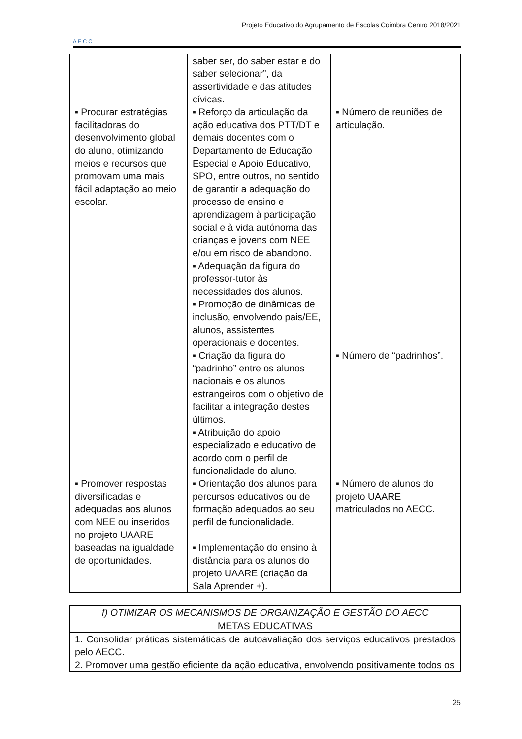A E C C
Projeto Educativo do Agrupamento de Escolas Coimbra Centro 2018/2021
| ▪ Procurar estratégias facilitadoras do desenvolvimento global do aluno, otimizando meios e recursos que promovam uma mais fácil adaptação ao meio escolar. ▪ Promover respostas diversificadas e adequadas aos alunos com NEE ou inseridos no projeto UAARE baseadas na igualdade de oportunidades. | saber ser, do saber estar e do saber selecionar”, da assertividade e das atitudes cívicas. ▪ Reforço da articulação da ação educativa dos PTT/DT e demais docentes com o Departamento de Educação Especial e Apoio Educativo, SPO, entre outros, no sentido de garantir a adequação do processo de ensino e aprendizagem à participação social e à vida autónoma das crianças e jovens com NEE e/ou em risco de abandono. ▪ Adequação da figura do professor-tutor às necessidades dos alunos. ▪ Promoção de dinâmicas de inclusão, envolvendo pais/EE, alunos, assistentes operacionais e docentes. ▪ Criação da figura do “padrinho” entre os alunos nacionais e os alunos estrangeiros com o objetivo de facilitar a integração destes últimos. ▪ Atribuição do apoio especializado e educativo de acordo com o perfil de funcionalidade do aluno. ▪ Orientação dos alunos para percursos educativos ou de formação adequados ao seu perfil de funcionalidade. ▪ Implementação do ensino à distância para os alunos do projeto UAARE (criação da Sala Aprender +). | ▪ Número de reuniões de articulação. ▪ Número de “padrinhos”. ▪ Número de alunos do projeto UAARE matriculados no AECC. |
| f) OTIMIZAR OS MECANISMOS DE ORGANIZAÇÃO E GESTÃO DO AECC |
| METAS EDUCATIVAS |
| 1. Consolidar práticas sistemáticas de autoavaliação dos serviços educativos prestados pelo AECC. 2. Promover uma gestão eficiente da ação educativa, envolvendo positivamente todos os |
25